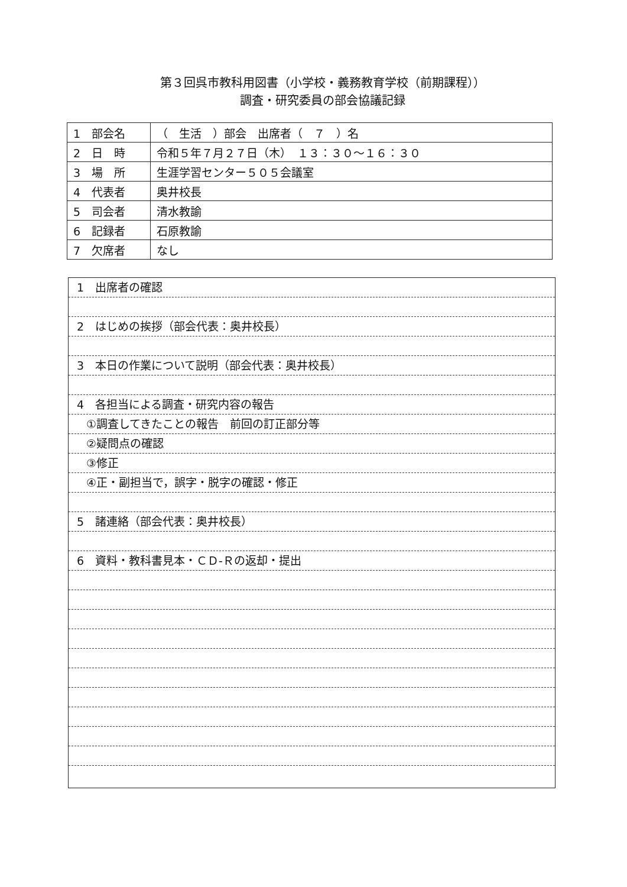第３回呉市教科用図書（小学校・義務教育学校（前期課程））
調査・研究委員の部会協議記録
| 1 部会名 | （ 生活 ）部会 出席者（ ７ ）名 |
| 2 日 時 | 令和５年７月２７日（木） １３：３０～１６：３０ |
| 3 場 所 | 生涯学習センター５０５会議室 |
| 4 代表者 | 奥井校長 |
| 5 司会者 | 清水教諭 |
| 6 記録者 | 石原教諭 |
| 7 欠席者 | なし |
1　出席者の確認
2　はじめの挨拶（部会代表：奥井校長）
3　本日の作業について説明（部会代表：奥井校長）
4　各担当による調査・研究内容の報告
①調査してきたことの報告　前回の訂正部分等
②疑問点の確認
③修正
④正・副担当で，誤字・脱字の確認・修正
5　諸連絡（部会代表：奥井校長）
6　資料・教科書見本・ＣＤ-Ｒの返却・提出